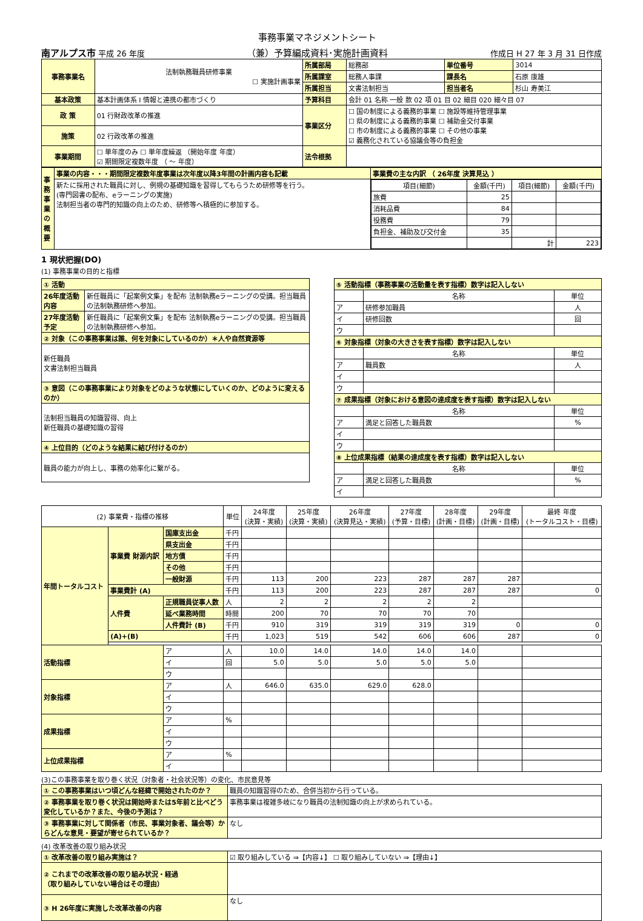南アルプス市 平成 26 年度
事務事業マネジメントシート
（兼）予算編成資料･実施計画資料
作成日 H 27 年 3 月 31 日作成
| 事務事業名 | 法制執務職員研修事業 ☐ 実施計画事業 | 所属部局 | 総務部 | 単位番号 | 3014 |
| | | 所属課室 | 総務人事課 | 課長名 | 石原 康雄 |
| | | 所属担当 | 文書法制担当 | 担当者名 | 杉山 寿美江 |
| 基本政策 | 基本計画体系 Ⅰ 情報と連携の都市づくり | 予算科目 | 会計 01 名称 一般 款 02 項 01 目 02 細目 020 細々目 07 | | |
| 政 策 | 01 行財政改革の推進 | 事業区分 | ☐ 国の制度による義務的事業 ☐ 施設等維持管理事業 ☐ 県の制度による義務的事業 ☐ 補助金交付事業 ☐ 市の制度による義務的事業 ☐ その他の事業 ☑ 義務化されている協議会等の負担金 | | |
| 施策 | 02 行政改革の推進 | | | | |
| 事業期間 | ☐ 単年度のみ ☐ 単年度繰返 （開始年度 年度） ☑ 期間限定複数年度 （ ～ 年度） | 法令根拠 | | | |
| 事務事業の概要 | 事業の内容・・・期間限定複数年度事業は次年度以降3年間の計画内容も記載 | 事業費の主な内訳 （ 26年度 決算見込 ） |
| | 新たに採用された職員に対し、例規の基礎知識を習得してもらうため研修等を行う。 (専門図書の配布、eラーニングの実施) 法制担当者の専門的知識の向上のため、研修等へ積極的に参加する。 | / 項目(細節) / 金額(千円) / 項目(細節) / 金額(千円) / / --- / --- / --- / --- / / 旅費 / 25 / / / / 消耗品費 / 84 / / / / 役務費 / 79 / / / / 負担金、補助及び交付金 / 35 / / / / / / 計 / 223 / |
1 現状把握(DO)
(1) 事務事業の目的と指標
| ① 活動 | |
| 26年度活動内容 | 新任職員に「起案例文集」を配布 法制執務eラーニングの受講。担当職員の法制執務研修へ参加。 |
| 27年度活動予定 | 新任職員に「起案例文集」を配布 法制執務eラーニングの受講。担当職員の法制執務研修へ参加。 |
| ② 対象（この事務事業は誰、何を対象にしているのか）＊人や自然資源等 | |
| 新任職員 文書法制担当職員 | |
| ③ 意図（この事務事業により対象をどのような状態にしていくのか、どのように変えるのか） | |
| 法制担当職員の知識習得、向上 新任職員の基礎知識の習得 | |
| ④ 上位目的（どのような結果に結び付けるのか） | |
| 職員の能力が向上し、事務の効率化に繋がる。 | |
| ⑤ 活動指標（事務事業の活動量を表す指標）数字は記入しない | | |
| | 名称 | 単位 |
| ア | 研修参加職員 | 人 |
| イ | 研修回数 | 回 |
| ウ | | |
| ⑥ 対象指標（対象の大きさを表す指標）数字は記入しない | | |
| | 名称 | 単位 |
| ア | 職員数 | 人 |
| イ | | |
| ウ | | |
| ⑦ 成果指標（対象における意図の達成度を表す指標）数字は記入しない | | |
| | 名称 | 単位 |
| ア | 満足と回答した職員数 | % |
| イ | | |
| ウ | | |
| ⑧ 上位成果指標（結果の達成度を表す指標）数字は記入しない | | |
| | 名称 | 単位 |
| ア | 満足と回答した職員数 | % |
| イ | | |
| (2) 事業費・指標の推移 | | | 単位 | 24年度 (決算・実績) | 25年度 (決算・実績) | 26年度 (決算見込・実績) | 27年度 (予算・目標) | 28年度 (計画・目標) | 29年度 (計画・目標) | 最終 年度 (トータルコスト・目標) |
| --- | --- | --- | --- | --- | --- | --- | --- | --- | --- | --- |
| 年間トータルコスト | 事業費 財源内訳 | 国庫支出金 | 千円 | | | | | | | |
| | | 県支出金 | 千円 | | | | | | | |
| | | 地方債 | 千円 | | | | | | | |
| | | その他 | 千円 | | | | | | | |
| | | 一般財源 | 千円 | 113 | 200 | 223 | 287 | 287 | 287 | |
| | 事業費計 (A) | | 千円 | 113 | 200 | 223 | 287 | 287 | 287 | 0 |
| | 人件費 | 正規職員従事人数 | 人 | 2 | 2 | 2 | 2 | 2 | | |
| | | 延べ業務時間 | 時間 | 200 | 70 | 70 | 70 | 70 | | |
| | | 人件費計 (B) | 千円 | 910 | 319 | 319 | 319 | 319 | 0 | 0 |
| | (A)+(B) | | 千円 | 1,023 | 519 | 542 | 606 | 606 | 287 | 0 |
| 活動指標 | | ア | 人 | 10.0 | 14.0 | 14.0 | 14.0 | 14.0 | | |
| | | イ | 回 | 5.0 | 5.0 | 5.0 | 5.0 | 5.0 | | |
| | | ウ | | | | | | | | |
| 対象指標 | | ア | 人 | 646.0 | 635.0 | 629.0 | 628.0 | | | |
| | | イ | | | | | | | | |
| | | ウ | | | | | | | | |
| 成果指標 | | ア | % | | | | | | | |
| | | イ | | | | | | | | |
| | | ウ | | | | | | | | |
| 上位成果指標 | | ア | % | | | | | | | |
| | | イ | | | | | | | | |
(3)この事務事業を取り巻く状況（対象者・社会状況等）の変化、市民意見等
| ① この事務事業はいつ頃どんな経緯で開始されたのか？ | 職員の知識習得のため、合併当初から行っている。 |
| ② 事務事業を取り巻く状況は開始時または5年前と比べどう変化しているか？また、今後の予測は？ | 事務事業は複雑多岐になり職員の法制知識の向上が求められている。 |
| ③ 事務事業に対して関係者（市民、事業対象者、議会等）からどんな意見・要望が寄せられているか？ | なし |
(4) 改革改善の取り組み状況
| ① 改革改善の取り組み実施は？ | ☑ 取り組みしている ⇒【内容↓】 ☐ 取り組みしていない ⇒【理由↓】 |
| ② これまでの改革改善の取り組み状況・経過 （取り組みしていない場合はその理由） | |
| ③ H 26年度に実施した改革改善の内容 | なし |